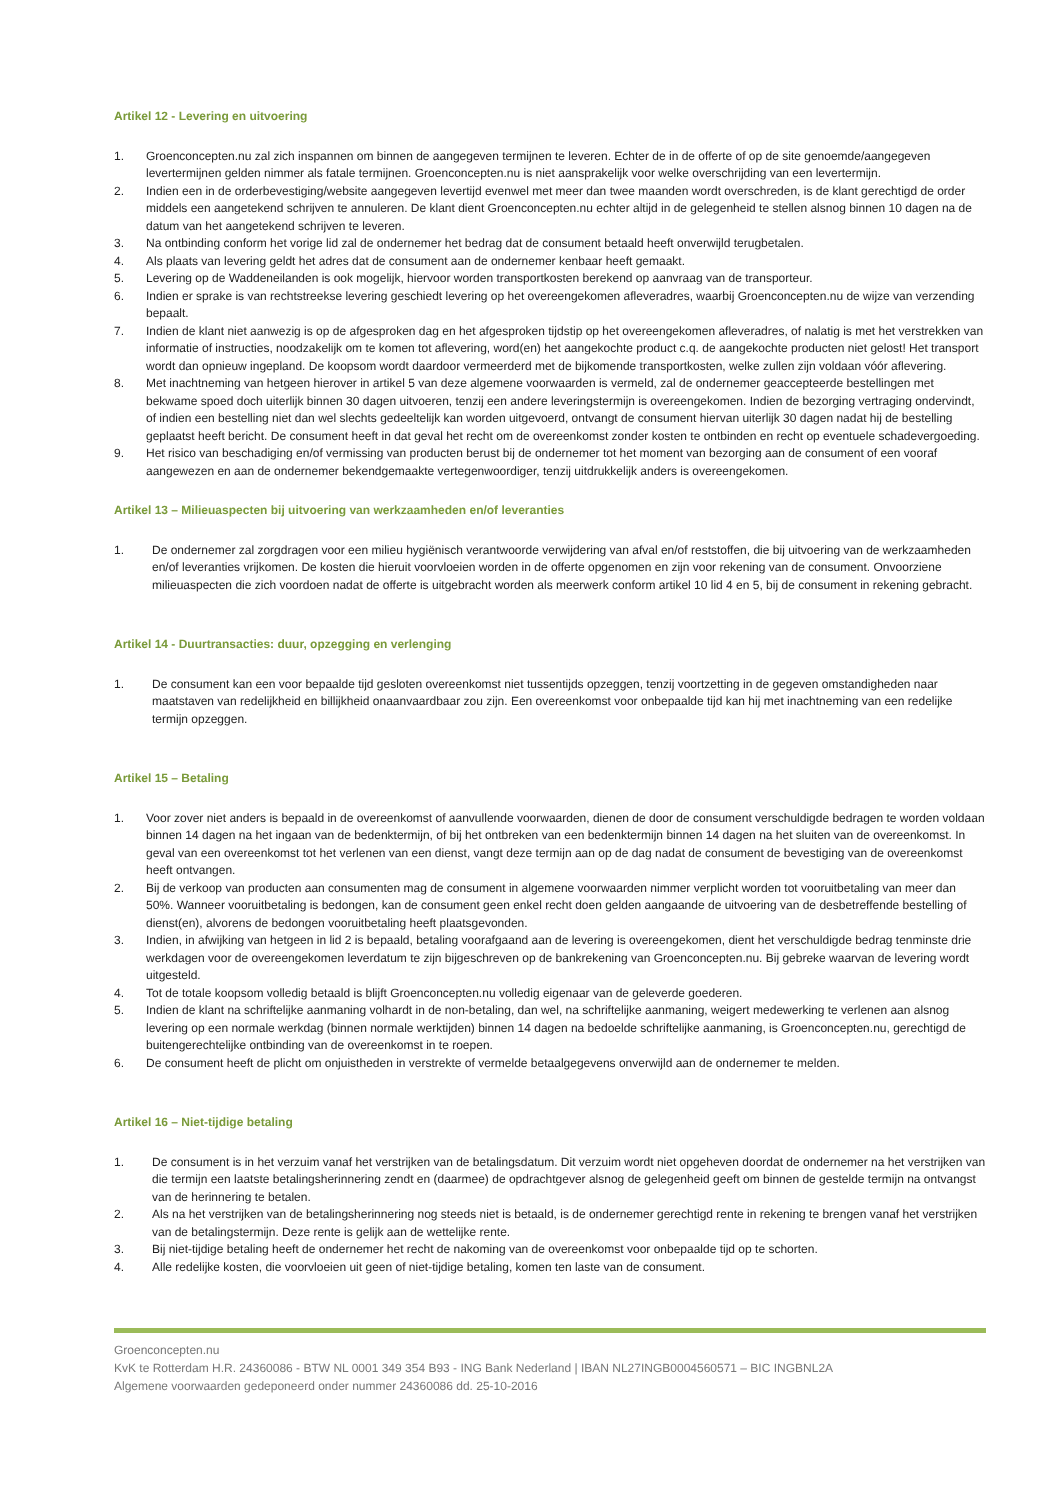Artikel 12 - Levering en uitvoering
1. Groenconcepten.nu zal zich inspannen om binnen de aangegeven termijnen te leveren. Echter de in de offerte of op de site genoemde/aangegeven levertermijnen gelden nimmer als fatale termijnen. Groenconcepten.nu is niet aansprakelijk voor welke overschrijding van een levertermijn.
2. Indien een in de orderbevestiging/website aangegeven levertijd evenwel met meer dan twee maanden wordt overschreden, is de klant gerechtigd de order middels een aangetekend schrijven te annuleren. De klant dient Groenconcepten.nu echter altijd in de gelegenheid te stellen alsnog binnen 10 dagen na de datum van het aangetekend schrijven te leveren.
3. Na ontbinding conform het vorige lid zal de ondernemer het bedrag dat de consument betaald heeft onverwijld terugbetalen.
4. Als plaats van levering geldt het adres dat de consument aan de ondernemer kenbaar heeft gemaakt.
5. Levering op de Waddeneilanden is ook mogelijk, hiervoor worden transportkosten berekend op aanvraag van de transporteur.
6. Indien er sprake is van rechtstreekse levering geschiedt levering op het overeengekomen afleveradres, waarbij Groenconcepten.nu de wijze van verzending bepaalt.
7. Indien de klant niet aanwezig is op de afgesproken dag en het afgesproken tijdstip op het overeengekomen afleveradres, of nalatig is met het verstrekken van informatie of instructies, noodzakelijk om te komen tot aflevering, word(en) het aangekochte product c.q. de aangekochte producten niet gelost! Het transport wordt dan opnieuw ingepland. De koopsom wordt daardoor vermeerderd met de bijkomende transportkosten, welke zullen zijn voldaan vóór aflevering.
8. Met inachtneming van hetgeen hierover in artikel 5 van deze algemene voorwaarden is vermeld, zal de ondernemer geaccepteerde bestellingen met bekwame spoed doch uiterlijk binnen 30 dagen uitvoeren, tenzij een andere leveringstermijn is overeengekomen. Indien de bezorging vertraging ondervindt, of indien een bestelling niet dan wel slechts gedeeltelijk kan worden uitgevoerd, ontvangt de consument hiervan uiterlijk 30 dagen nadat hij de bestelling geplaatst heeft bericht. De consument heeft in dat geval het recht om de overeenkomst zonder kosten te ontbinden en recht op eventuele schadevergoeding.
9. Het risico van beschadiging en/of vermissing van producten berust bij de ondernemer tot het moment van bezorging aan de consument of een vooraf aangewezen en aan de ondernemer bekendgemaakte vertegenwoordiger, tenzij uitdrukkelijk anders is overeengekomen.
Artikel 13 – Milieuaspecten bij uitvoering van werkzaamheden en/of leveranties
1. De ondernemer zal zorgdragen voor een milieu hygiënisch verantwoorde verwijdering van afval en/of reststoffen, die bij uitvoering van de werkzaamheden en/of leveranties vrijkomen. De kosten die hieruit voorvloeien worden in de offerte opgenomen en zijn voor rekening van de consument. Onvoorziene milieuaspecten die zich voordoen nadat de offerte is uitgebracht worden als meerwerk conform artikel 10 lid 4 en 5, bij de consument in rekening gebracht.
Artikel 14 - Duurtransacties: duur, opzegging en verlenging
1. De consument kan een voor bepaalde tijd gesloten overeenkomst niet tussentijds opzeggen, tenzij voortzetting in de gegeven omstandigheden naar maatstaven van redelijkheid en billijkheid onaanvaardbaar zou zijn. Een overeenkomst voor onbepaalde tijd kan hij met inachtneming van een redelijke termijn opzeggen.
Artikel 15 – Betaling
1. Voor zover niet anders is bepaald in de overeenkomst of aanvullende voorwaarden, dienen de door de consument verschuldigde bedragen te worden voldaan binnen 14 dagen na het ingaan van de bedenktermijn, of bij het ontbreken van een bedenktermijn binnen 14 dagen na het sluiten van de overeenkomst. In geval van een overeenkomst tot het verlenen van een dienst, vangt deze termijn aan op de dag nadat de consument de bevestiging van de overeenkomst heeft ontvangen.
2. Bij de verkoop van producten aan consumenten mag de consument in algemene voorwaarden nimmer verplicht worden tot vooruitbetaling van meer dan 50%. Wanneer vooruitbetaling is bedongen, kan de consument geen enkel recht doen gelden aangaande de uitvoering van de desbetreffende bestelling of dienst(en), alvorens de bedongen vooruitbetaling heeft plaatsgevonden.
3. Indien, in afwijking van hetgeen in lid 2 is bepaald, betaling voorafgaand aan de levering is overeengekomen, dient het verschuldigde bedrag tenminste drie werkdagen voor de overeengekomen leverdatum te zijn bijgeschreven op de bankrekening van Groenconcepten.nu. Bij gebreke waarvan de levering wordt uitgesteld.
4. Tot de totale koopsom volledig betaald is blijft Groenconcepten.nu volledig eigenaar van de geleverde goederen.
5. Indien de klant na schriftelijke aanmaning volhardt in de non-betaling, dan wel, na schriftelijke aanmaning, weigert medewerking te verlenen aan alsnog levering op een normale werkdag (binnen normale werktijden) binnen 14 dagen na bedoelde schriftelijke aanmaning, is Groenconcepten.nu, gerechtigd de buitengerechtelijke ontbinding van de overeenkomst in te roepen.
6. De consument heeft de plicht om onjuistheden in verstrekte of vermelde betaalgegevens onverwijld aan de ondernemer te melden.
Artikel 16 – Niet-tijdige betaling
1. De consument is in het verzuim vanaf het verstrijken van de betalingsdatum. Dit verzuim wordt niet opgeheven doordat de ondernemer na het verstrijken van die termijn een laatste betalingsherinnering zendt en (daarmee) de opdrachtgever alsnog de gelegenheid geeft om binnen de gestelde termijn na ontvangst van de herinnering te betalen.
2. Als na het verstrijken van de betalingsherinnering nog steeds niet is betaald, is de ondernemer gerechtigd rente in rekening te brengen vanaf het verstrijken van de betalingstermijn. Deze rente is gelijk aan de wettelijke rente.
3. Bij niet-tijdige betaling heeft de ondernemer het recht de nakoming van de overeenkomst voor onbepaalde tijd op te schorten.
4. Alle redelijke kosten, die voorvloeien uit geen of niet-tijdige betaling, komen ten laste van de consument.
Groenconcepten.nu
KvK te Rotterdam H.R. 24360086 - BTW NL 0001 349 354 B93 - ING Bank Nederland | IBAN NL27INGB0004560571 – BIC INGBNL2A
Algemene voorwaarden gedeponeerd onder nummer 24360086 dd. 25-10-2016